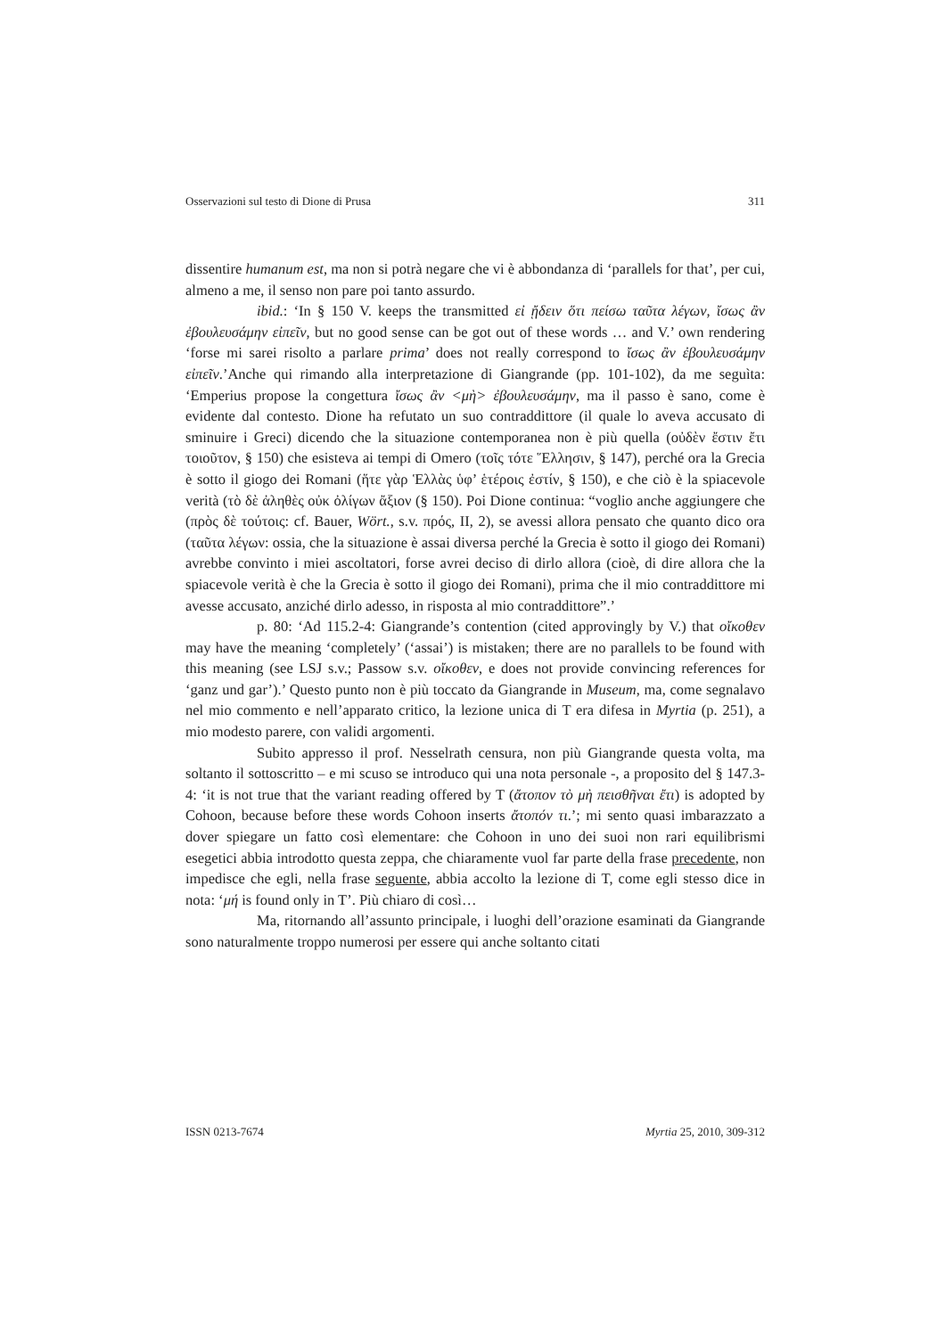Osservazioni sul testo di Dione di Prusa 311
dissentire humanum est, ma non si potrà negare che vi è abbondanza di ‘parallels for that’, per cui, almeno a me, il senso non pare poi tanto assurdo.
ibid.: ‘In § 150 V. keeps the transmitted εἰ ᾔδειν ὅτι πείσω ταῦτα λέγων, ἴσως ἂν ἐβουλευσάμην εἰπεῖν, but no good sense can be got out of these words … and V.’ own rendering ‘forse mi sarei risolto a parlare prima’ does not really correspond to ἴσως ἂν ἐβουλευσάμην εἰπεῖν.’Anche qui rimando alla interpretazione di Giangrande (pp. 101-102), da me seguìta: ‘Emperius propose la congettura ἴσως ἂν <μὴ> ἐβουλευσάμην, ma il passo è sano, come è evidente dal contesto. Dione ha refutato un suo contraddittore (il quale lo aveva accusato di sminuire i Greci) dicendo che la situazione contemporanea non è più quella (οὐδὲν ἔστιν ἔτι τοιοῦτον, § 150) che esisteva ai tempi di Omero (τοῖς τότε Ἕλλησιν, § 147), perché ora la Grecia è sotto il giogo dei Romani (ἥτε γὰρ Ἑλλὰς ὑφ’ ἑτέροις ἐστίν, § 150), e che ciò è la spiacevole verità (τὸ δὲ ἀληθὲς οὐκ ὀλίγων ἄξιον (§ 150). Poi Dione continua: “voglio anche aggiungere che (πρὸς δὲ τούτοις: cf. Bauer, Wört., s.v. πρός, II, 2), se avessi allora pensato che quanto dico ora (ταῦτα λέγων: ossia, che la situazione è assai diversa perché la Grecia è sotto il giogo dei Romani) avrebbe convinto i miei ascoltatori, forse avrei deciso di dirlo allora (cioè, di dire allora che la spiacevole verità è che la Grecia è sotto il giogo dei Romani), prima che il mio contraddittore mi avesse accusato, anziché dirlo adesso, in risposta al mio contraddittore”.’
p. 80: ‘Ad 115.2-4: Giangrande’s contention (cited approvingly by V.) that οἴκοθεν may have the meaning ‘completely’ (‘assai’) is mistaken; there are no parallels to be found with this meaning (see LSJ s.v.; Passow s.v. οἴκοθεν, e does not provide convincing references for ‘ganz und gar’).’ Questo punto non è più toccato da Giangrande in Museum, ma, come segnalavo nel mio commento e nell’apparato critico, la lezione unica di T era difesa in Myrtia (p. 251), a mio modesto parere, con validi argomenti.
Subito appresso il prof. Nesselrath censura, non più Giangrande questa volta, ma soltanto il sottoscritto – e mi scuso se introduco qui una nota personale -, a proposito del § 147.3-4: ‘it is not true that the variant reading offered by T (ἄτοπον τὸ μὴ πεισθῆναι ἔτι) is adopted by Cohoon, because before these words Cohoon inserts ἄτοπόν τι.’; mi sento quasi imbarazzato a dover spiegare un fatto così elementare: che Cohoon in uno dei suoi non rari equilibrismi esegetici abbia introdotto questa zeppa, che chiaramente vuol far parte della frase precedente, non impedisce che egli, nella frase seguente, abbia accolto la lezione di T, come egli stesso dice in nota: ‘μή is found only in T’. Più chiaro di così…
Ma, ritornando all’assunto principale, i luoghi dell’orazione esaminati da Giangrande sono naturalmente troppo numerosi per essere qui anche soltanto citati
ISSN 0213-7674 Myrtia 25, 2010, 309-312